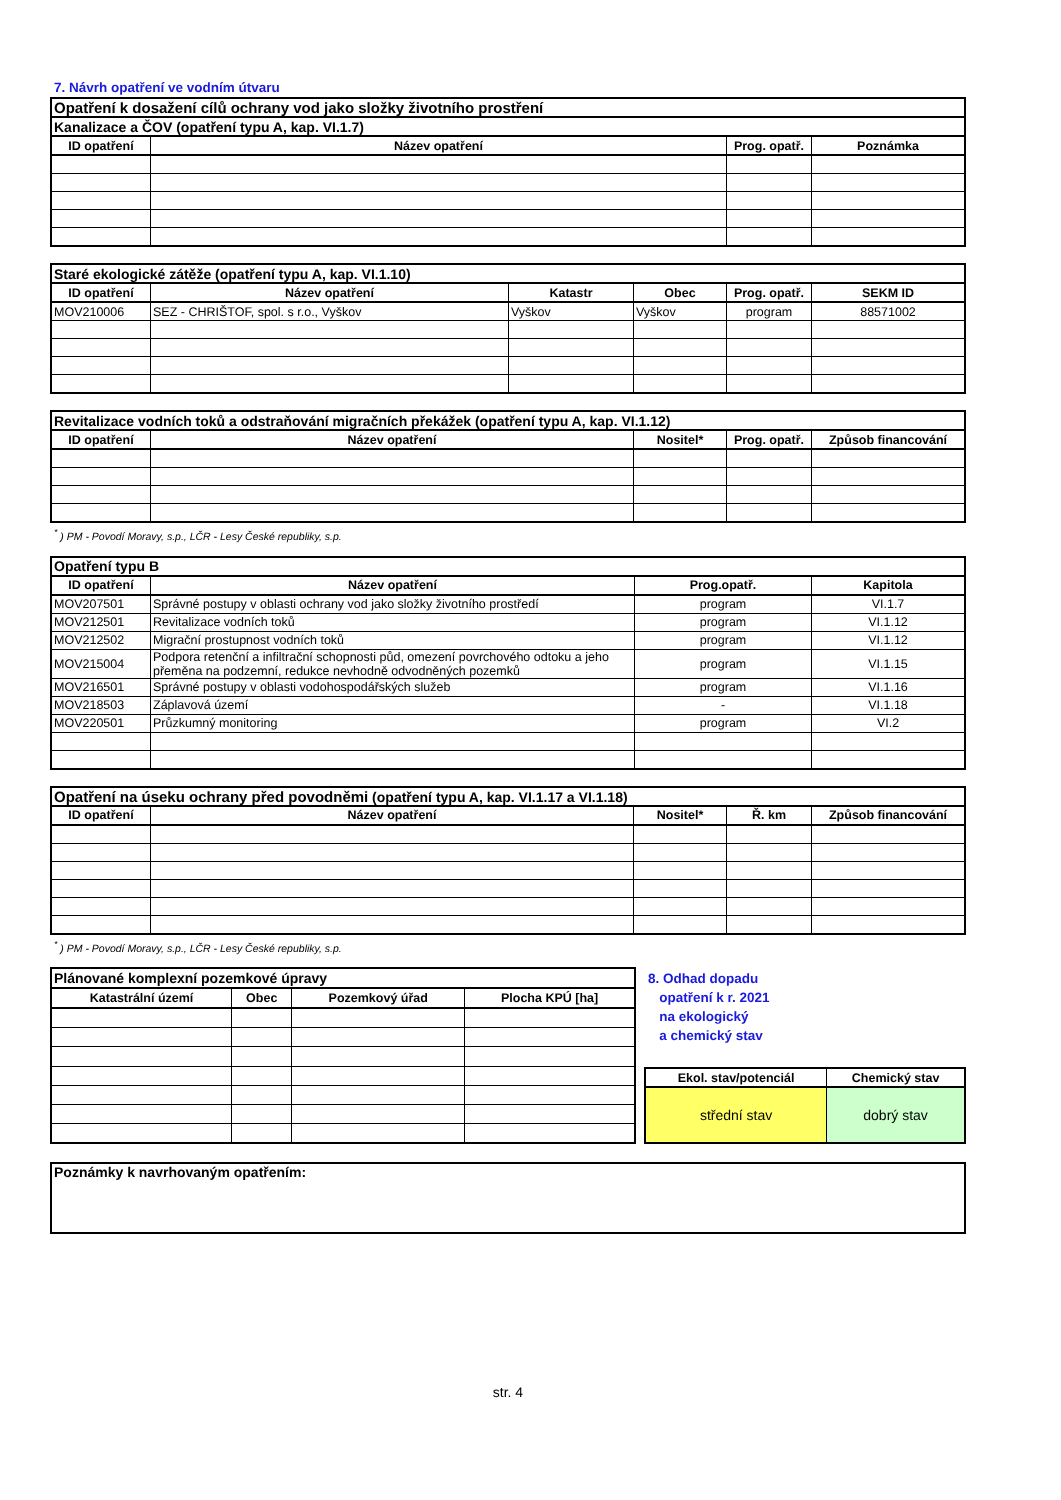7. Návrh opatření ve vodním útvaru
| Opatření k dosažení cílů ochrany vod jako složky životního prostření | | | |
| Kanalizace a ČOV (opatření typu A, kap. VI.1.7) | | | |
| ID opatření | Název opatření | Prog. opatř. | Poznámka |
| Staré ekologické zátěže (opatření typu A, kap. VI.1.10) | | | | | |
| ID opatření | Název opatření | Katastr | Obec | Prog. opatř. | SEKM ID |
| MOV210006 | SEZ - CHRIŠTOF, spol. s r.o., Vyškov | Vyškov | Vyškov | program | 88571002 |
| Revitalizace vodních toků a odstraňování migračních překážek (opatření typu A, kap. VI.1.12) | | | | |
| ID opatření | Název opatření | Nositel* | Prog. opatř. | Způsob financování |
<sup>*</sup> ) PM - Povodí Moravy, s.p., LČR - Lesy České republiky, s.p.
| Opatření typu B | | | |
| ID opatření | Název opatření | Prog.opatř. | Kapitola |
| MOV207501 | Správné postupy v oblasti ochrany vod jako složky životního prostředí | program | VI.1.7 |
| MOV212501 | Revitalizace vodních toků | program | VI.1.12 |
| MOV212502 | Migrační prostupnost vodních toků | program | VI.1.12 |
| MOV215004 | Podpora retenční a infiltrační schopnosti půd, omezení povrchového odtoku a jeho přeměna na podzemní, redukce nevhodně odvodněných pozemků | program | VI.1.15 |
| MOV216501 | Správné postupy v oblasti vodohospodářských služeb | program | VI.1.16 |
| MOV218503 | Záplavová území | - | VI.1.18 |
| MOV220501 | Průzkumný monitoring | program | VI.2 |
| Opatření na úseku ochrany před povodněmi (opatření typu A, kap. VI.1.17 a VI.1.18) | | | | |
| ID opatření | Název opatření | Nositel* | Ř. km | Způsob financování |
<sup>*</sup> ) PM - Povodí Moravy, s.p., LČR - Lesy České republiky, s.p.
| Plánované komplexní pozemkové úpravy | | | |
| Katastrální území | Obec | Pozemkový úřad | Plocha KPÚ [ha] |
8. Odhad dopadu
opatření k r. 2021
na ekologický
a chemický stav
| Ekol. stav/potenciál | Chemický stav |
| --- | --- |
| střední stav | dobrý stav |
| Poznámky k navrhovaným opatřením: |
str. 4